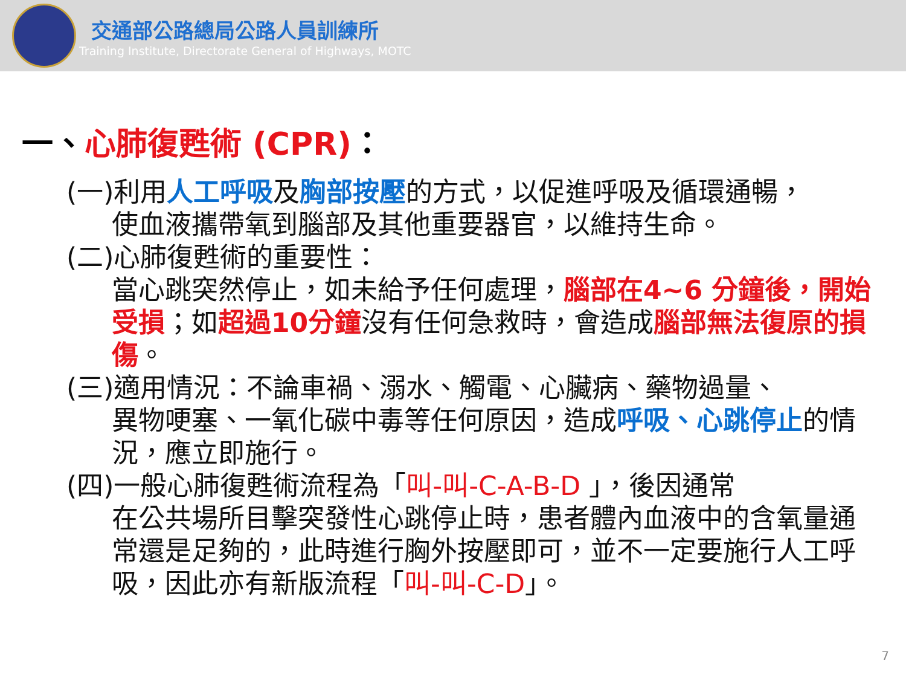交通部公路總局公路人員訓練所
Training Institute, Directorate General of Highways, MOTC
一、心肺復甦術 (CPR)：
(一)利用人工呼吸及胸部按壓的方式，以促進呼吸及循環通暢，
使血液攜帶氧到腦部及其他重要器官，以維持生命。
(二)心肺復甦術的重要性：
當心跳突然停止，如未給予任何處理，腦部在4~6 分鐘後，開始受損；如超過10分鐘沒有任何急救時，會造成腦部無法復原的損傷。
(三)適用情況：不論車禍、溺水、觸電、心臟病、藥物過量、
異物哽塞、一氧化碳中毒等任何原因，造成呼吸、心跳停止的情況，應立即施行。
(四)一般心肺復甦術流程為「叫-叫-C-A-B-D 」，後因通常
在公共場所目擊突發性心跳停止時，患者體內血液中的含氧量通常還是足夠的，此時進行胸外按壓即可，並不一定要施行人工呼吸，因此亦有新版流程「叫-叫-C-D」。
7